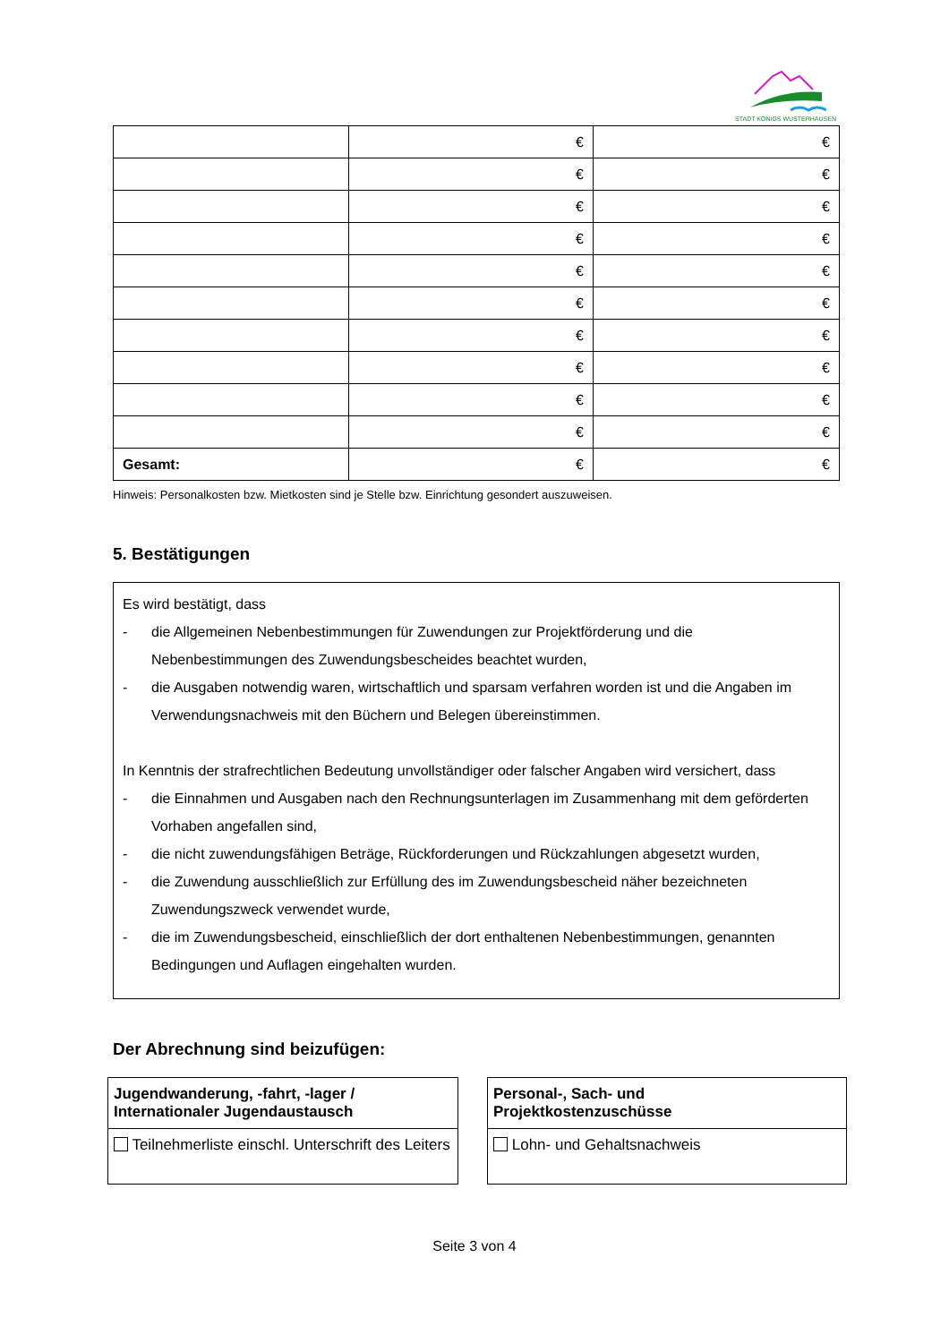STADT KÖNIGS WUSTERHAUSEN
| | € | € |
| | € | € |
| | € | € |
| | € | € |
| | € | € |
| | € | € |
| | € | € |
| | € | € |
| | € | € |
| | € | € |
| Gesamt: | € | € |
Hinweis: Personalkosten bzw. Mietkosten sind je Stelle bzw. Einrichtung gesondert auszuweisen.
5. Bestätigungen
Es wird bestätigt, dass
- die Allgemeinen Nebenbestimmungen für Zuwendungen zur Projektförderung und die Nebenbestimmungen des Zuwendungsbescheides beachtet wurden,
- die Ausgaben notwendig waren, wirtschaftlich und sparsam verfahren worden ist und die Angaben im Verwendungsnachweis mit den Büchern und Belegen übereinstimmen.
In Kenntnis der strafrechtlichen Bedeutung unvollständiger oder falscher Angaben wird versichert, dass
- die Einnahmen und Ausgaben nach den Rechnungsunterlagen im Zusammenhang mit dem geförderten Vorhaben angefallen sind,
- die nicht zuwendungsfähigen Beträge, Rückforderungen und Rückzahlungen abgesetzt wurden,
- die Zuwendung ausschließlich zur Erfüllung des im Zuwendungsbescheid näher bezeichneten Zuwendungszweck verwendet wurde,
- die im Zuwendungsbescheid, einschließlich der dort enthaltenen Nebenbestimmungen, genannten Bedingungen und Auflagen eingehalten wurden.
Der Abrechnung sind beizufügen:
| Jugendwanderung, -fahrt, -lager / Internationaler Jugendaustausch |
| Teilnehmerliste einschl. Unterschrift des Leiters |
| Personal-, Sach- und Projektkostenzuschüsse |
| Lohn- und Gehaltsnachweis |
Seite 3 von 4